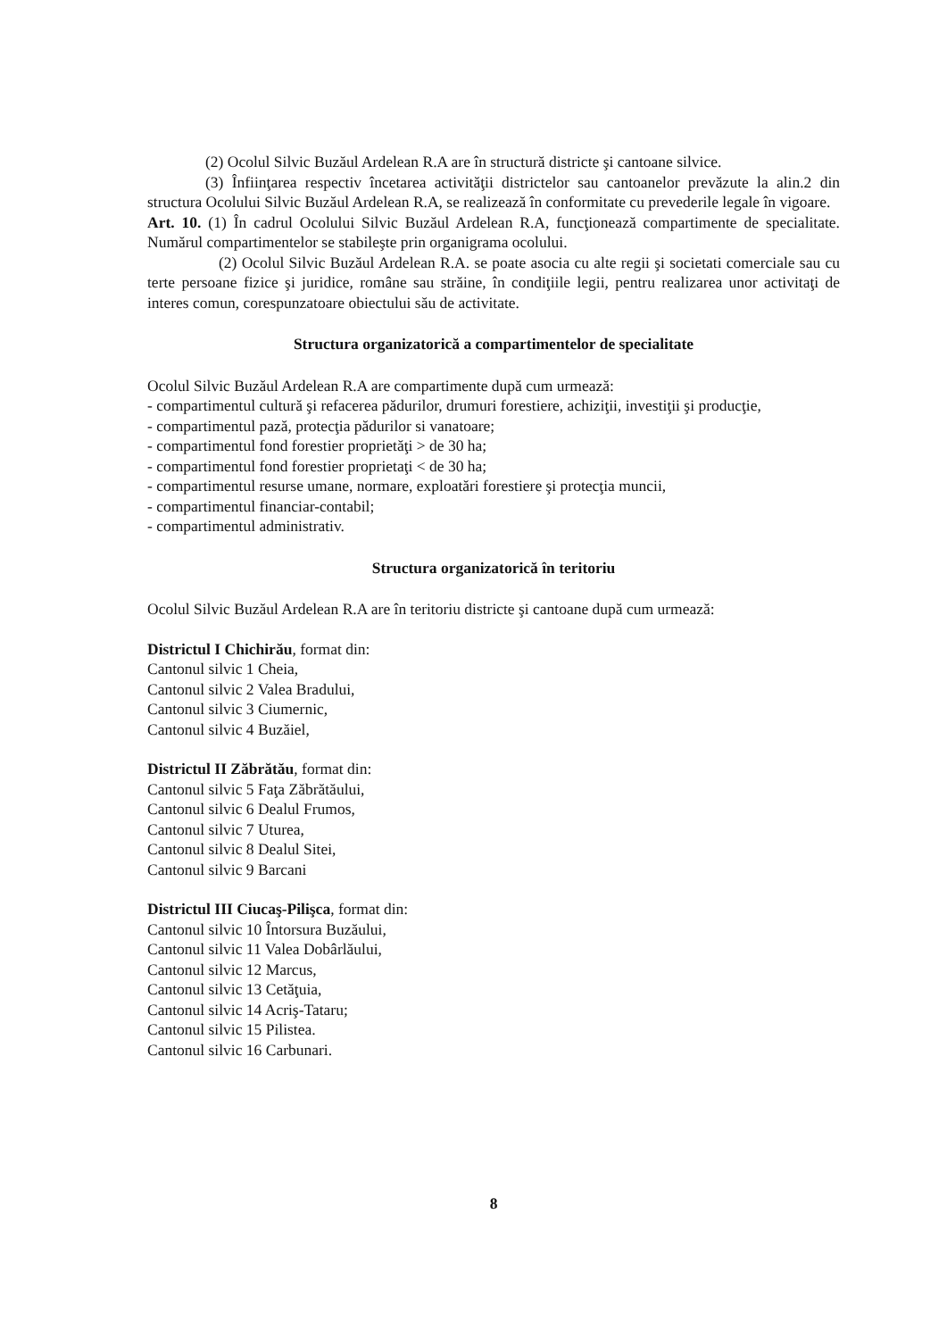(2) Ocolul Silvic Buzăul Ardelean R.A are în structură districte şi cantoane silvice.
(3) Înfiinţarea respectiv încetarea activităţii districtelor sau cantoanelor prevăzute la alin.2 din structura Ocolului Silvic Buzăul Ardelean R.A, se realizează în conformitate cu prevederile legale în vigoare.
Art. 10. (1) În cadrul Ocolului Silvic Buzăul Ardelean R.A, funcţionează compartimente de specialitate. Numărul compartimentelor se stabileşte prin organigrama ocolului.
(2) Ocolul Silvic Buzăul Ardelean R.A. se poate asocia cu alte regii şi societati comerciale sau cu terte persoane fizice şi juridice, române sau străine, în condiţiile legii, pentru realizarea unor activitaţi de interes comun, corespunzatoare obiectului său de activitate.
Structura organizatorică a compartimentelor de specialitate
Ocolul Silvic Buzăul Ardelean R.A are compartimente după cum urmează:
- compartimentul cultură şi refacerea pădurilor, drumuri forestiere, achiziţii, investiţii şi producţie,
- compartimentul pază, protecţia pădurilor si vanatoare;
- compartimentul fond forestier proprietăţi > de 30 ha;
- compartimentul fond forestier proprietaţi < de 30 ha;
- compartimentul resurse umane, normare, exploatări forestiere şi protecţia muncii,
- compartimentul financiar-contabil;
- compartimentul administrativ.
Structura organizatorică în teritoriu
Ocolul Silvic Buzăul Ardelean R.A are în teritoriu districte şi cantoane după cum urmează:
Districtul I Chichirău, format din:
Cantonul silvic 1 Cheia,
Cantonul silvic 2 Valea Bradului,
Cantonul silvic 3 Ciumernic,
Cantonul silvic 4 Buzăiel,
Districtul II Zăbrătău, format din:
Cantonul silvic 5 Faţa Zăbrătăului,
Cantonul silvic 6 Dealul Frumos,
Cantonul silvic 7 Uturea,
Cantonul silvic 8 Dealul Sitei,
Cantonul silvic 9 Barcani
Districtul III Ciucaş-Pilişca, format din:
Cantonul silvic 10 Întorsura Buzăului,
Cantonul silvic 11 Valea Dobârlăului,
Cantonul silvic 12 Marcus,
Cantonul silvic 13 Cetăţuia,
Cantonul silvic 14 Acriş-Tataru;
Cantonul silvic 15 Pilistea.
Cantonul silvic 16 Carbunari.
8